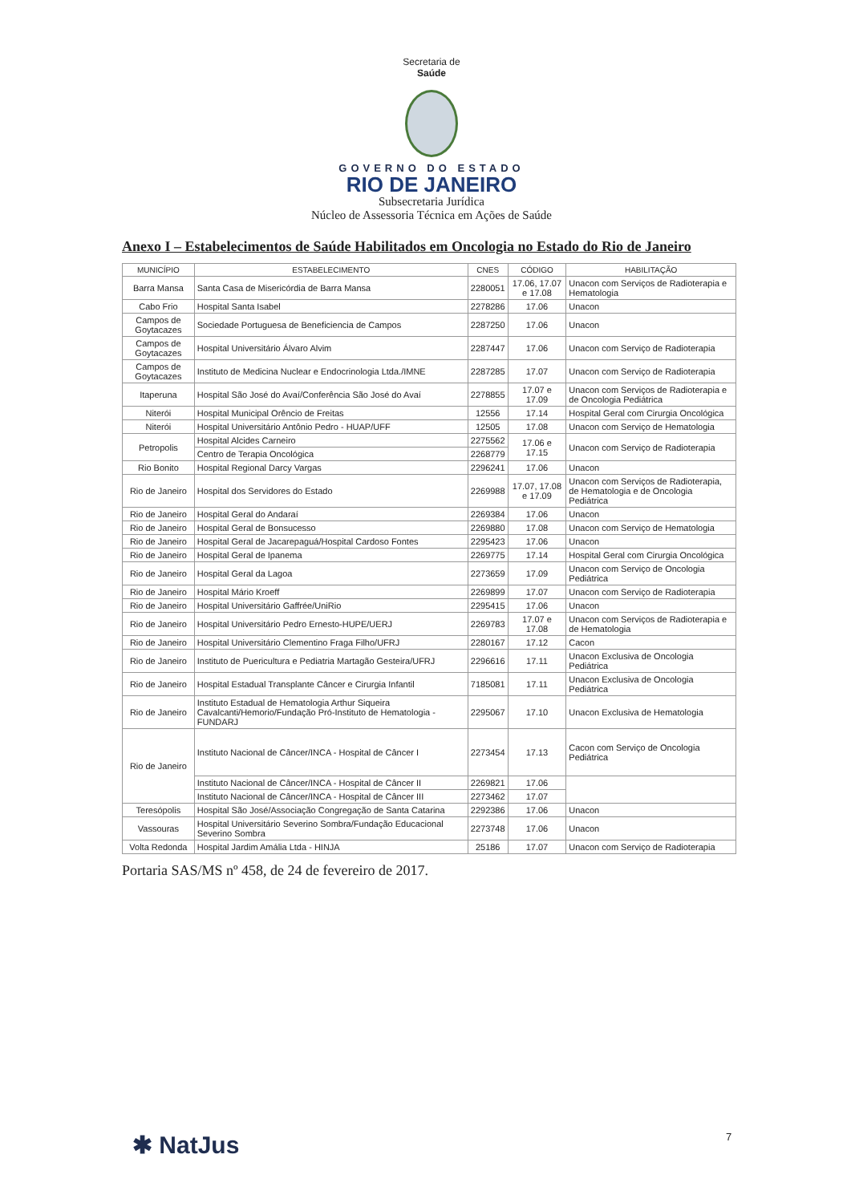Secretaria de
Saúde
GOVERNO DO ESTADO
RIO DE JANEIRO
Subsecretaria Jurídica
Núcleo de Assessoria Técnica em Ações de Saúde
Anexo I – Estabelecimentos de Saúde Habilitados em Oncologia no Estado do Rio de Janeiro
| MUNICÍPIO | ESTABELECIMENTO | CNES | CÓDIGO | HABILITAÇÃO |
| --- | --- | --- | --- | --- |
| Barra Mansa | Santa Casa de Misericórdia de Barra Mansa | 2280051 | 17.06, 17.07 e 17.08 | Unacon com Serviços de Radioterapia e Hematologia |
| Cabo Frio | Hospital Santa Isabel | 2278286 | 17.06 | Unacon |
| Campos de Goytacazes | Sociedade Portuguesa de Beneficiencia de Campos | 2287250 | 17.06 | Unacon |
| Campos de Goytacazes | Hospital Universitário Álvaro Alvim | 2287447 | 17.06 | Unacon com Serviço de Radioterapia |
| Campos de Goytacazes | Instituto de Medicina Nuclear e Endocrinologia Ltda./IMNE | 2287285 | 17.07 | Unacon com Serviço de Radioterapia |
| Itaperuna | Hospital São José do Avaí/Conferência São José do Avaí | 2278855 | 17.07 e 17.09 | Unacon com Serviços de Radioterapia e de Oncologia Pediátrica |
| Niterói | Hospital Municipal Orêncio de Freitas | 12556 | 17.14 | Hospital Geral com Cirurgia Oncológica |
| Niterói | Hospital Universitário Antônio Pedro - HUAP/UFF | 12505 | 17.08 | Unacon com Serviço de Hematologia |
| Petropolis | Hospital Alcides Carneiro | 2275562 | 17.06 e 17.15 | Unacon com Serviço de Radioterapia |
| | Centro de Terapia Oncológica | 2268779 | | |
| Rio Bonito | Hospital Regional Darcy Vargas | 2296241 | 17.06 | Unacon |
| Rio de Janeiro | Hospital dos Servidores do Estado | 2269988 | 17.07, 17.08 e 17.09 | Unacon com Serviços de Radioterapia, de Hematologia e de Oncologia Pediátrica |
| Rio de Janeiro | Hospital Geral do Andaraí | 2269384 | 17.06 | Unacon |
| Rio de Janeiro | Hospital Geral de Bonsucesso | 2269880 | 17.08 | Unacon com Serviço de Hematologia |
| Rio de Janeiro | Hospital Geral de Jacarepaguá/Hospital Cardoso Fontes | 2295423 | 17.06 | Unacon |
| Rio de Janeiro | Hospital Geral de Ipanema | 2269775 | 17.14 | Hospital Geral com Cirurgia Oncológica |
| Rio de Janeiro | Hospital Geral da Lagoa | 2273659 | 17.09 | Unacon com Serviço de Oncologia Pediátrica |
| Rio de Janeiro | Hospital Mário Kroeff | 2269899 | 17.07 | Unacon com Serviço de Radioterapia |
| Rio de Janeiro | Hospital Universitário Gaffrée/UniRio | 2295415 | 17.06 | Unacon |
| Rio de Janeiro | Hospital Universitário Pedro Ernesto-HUPE/UERJ | 2269783 | 17.07 e 17.08 | Unacon com Serviços de Radioterapia e de Hematologia |
| Rio de Janeiro | Hospital Universitário Clementino Fraga Filho/UFRJ | 2280167 | 17.12 | Cacon |
| Rio de Janeiro | Instituto de Puericultura e Pediatria Martagão Gesteira/UFRJ | 2296616 | 17.11 | Unacon Exclusiva de Oncologia Pediátrica |
| Rio de Janeiro | Hospital Estadual Transplante Câncer e Cirurgia Infantil | 7185081 | 17.11 | Unacon Exclusiva de Oncologia Pediátrica |
| Rio de Janeiro | Instituto Estadual de Hematologia Arthur Siqueira Cavalcanti/Hemorio/Fundação Pró-Instituto de Hematologia - FUNDARJ | 2295067 | 17.10 | Unacon Exclusiva de Hematologia |
| Rio de Janeiro | Instituto Nacional de Câncer/INCA - Hospital de Câncer I | 2273454 | 17.13 | Cacon com Serviço de Oncologia Pediátrica |
| | Instituto Nacional de Câncer/INCA - Hospital de Câncer II | 2269821 | 17.06 | |
| | Instituto Nacional de Câncer/INCA - Hospital de Câncer III | 2273462 | 17.07 | |
| Teresópolis | Hospital São José/Associação Congregação de Santa Catarina | 2292386 | 17.06 | Unacon |
| Vassouras | Hospital Universitário Severino Sombra/Fundação Educacional Severino Sombra | 2273748 | 17.06 | Unacon |
| Volta Redonda | Hospital Jardim Amália Ltda - HINJA | 25186 | 17.07 | Unacon com Serviço de Radioterapia |
Portaria SAS/MS nº 458, de 24 de fevereiro de 2017.
7
✱ NatJus